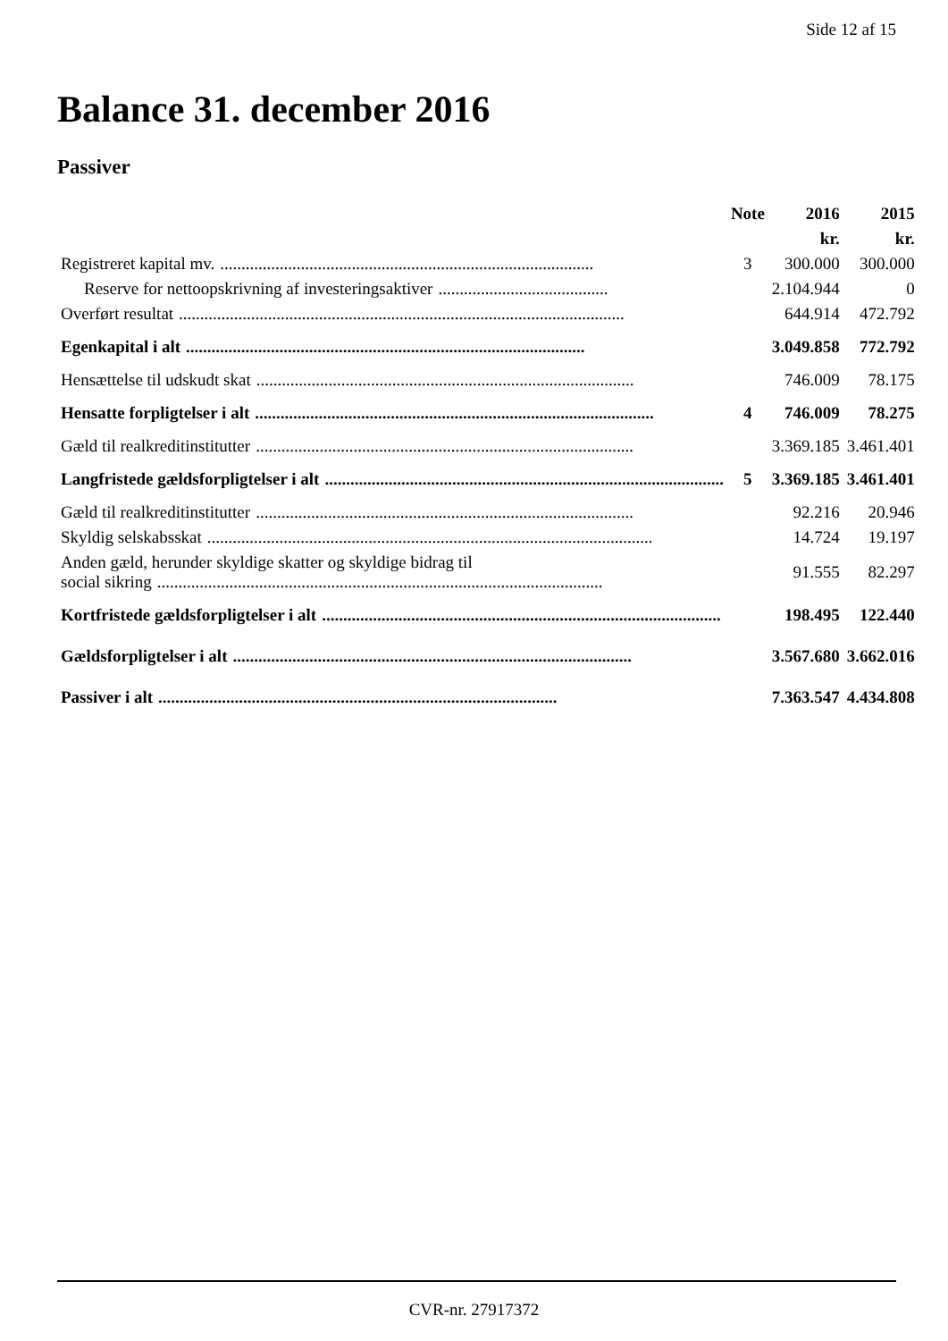Side 12 af 15
Balance 31. december 2016
Passiver
| | Note | 2016 | 2015 |
| --- | --- | --- | --- |
| | | kr. | kr. |
| Registreret kapital mv. ........................................................................................ | 3 | 300.000 | 300.000 |
| Reserve for nettoopskrivning af investeringsaktiver ........................................ | | 2.104.944 | 0 |
| Overført resultat ......................................................................................................... | | 644.914 | 472.792 |
| Egenkapital i alt .............................................................................................. | | 3.049.858 | 772.792 |
| Hensættelse til udskudt skat ......................................................................................... | | 746.009 | 78.175 |
| Hensatte forpligtelser i alt .............................................................................................. | 4 | 746.009 | 78.275 |
| Gæld til realkreditinstitutter ......................................................................................... | | 3.369.185 | 3.461.401 |
| Langfristede gældsforpligtelser i alt .............................................................................................. | 5 | 3.369.185 | 3.461.401 |
| Gæld til realkreditinstitutter ......................................................................................... | | 92.216 | 20.946 |
| Skyldig selskabsskat ......................................................................................................... | | 14.724 | 19.197 |
| Anden gæld, herunder skyldige skatter og skyldige bidrag til social sikring ......................................................................................................... | | 91.555 | 82.297 |
| Kortfristede gældsforpligtelser i alt .............................................................................................. | | 198.495 | 122.440 |
| Gældsforpligtelser i alt .............................................................................................. | | 3.567.680 | 3.662.016 |
| Passiver i alt .............................................................................................. | | 7.363.547 | 4.434.808 |
CVR-nr. 27917372